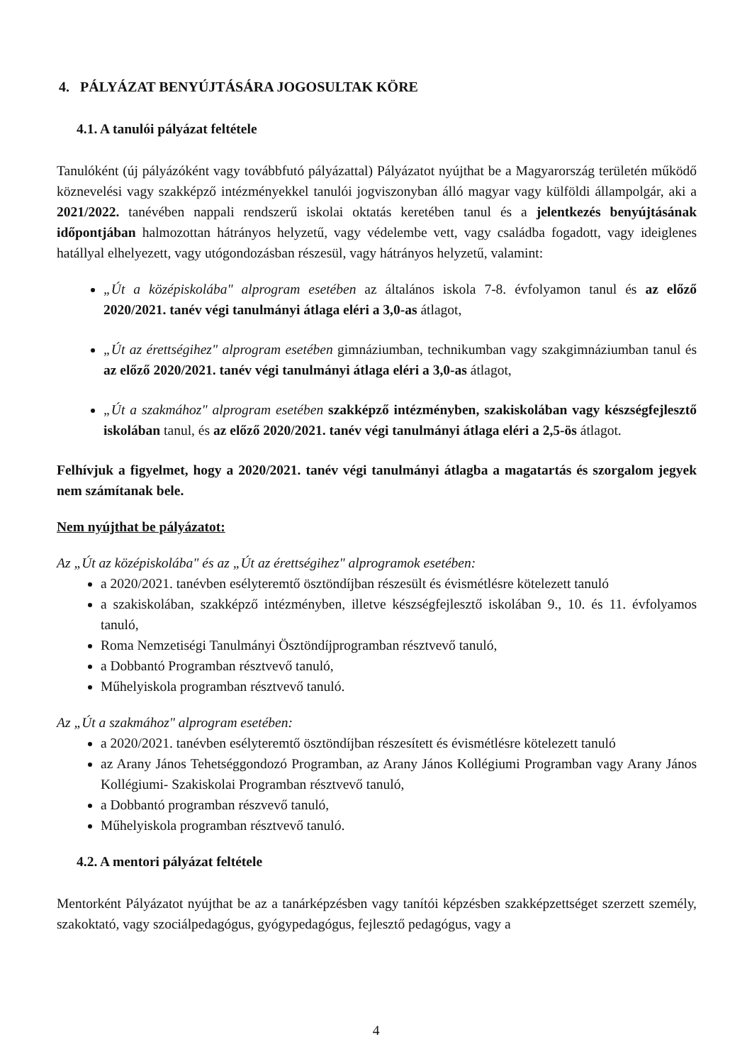4. PÁLYÁZAT BENYÚJTÁSÁRA JOGOSULTAK KÖRE
4.1. A tanulói pályázat feltétele
Tanulóként (új pályázóként vagy továbbfutó pályázattal) Pályázatot nyújthat be a Magyarország területén működő köznevelési vagy szakképző intézményekkel tanulói jogviszonyban álló magyar vagy külföldi állampolgár, aki a 2021/2022. tanévében nappali rendszerű iskolai oktatás keretében tanul és a jelentkezés benyújtásának időpontjában halmozottan hátrányos helyzetű, vagy védelembe vett, vagy családba fogadott, vagy ideiglenes hatállyal elhelyezett, vagy utógondozásban részesül, vagy hátrányos helyzetű, valamint:
„Út a középiskolába" alprogram esetében az általános iskola 7-8. évfolyamon tanul és az előző 2020/2021. tanév végi tanulmányi átlaga eléri a 3,0-as átlagot,
„Út az érettségihez" alprogram esetében gimnáziumban, technikumban vagy szakgimnáziumban tanul és az előző 2020/2021. tanév végi tanulmányi átlaga eléri a 3,0-as átlagot,
„Út a szakmához" alprogram esetében szakképző intézményben, szakiskolában vagy készségfejlesztő iskolában tanul, és az előző 2020/2021. tanév végi tanulmányi átlaga eléri a 2,5-ös átlagot.
Felhívjuk a figyelmet, hogy a 2020/2021. tanév végi tanulmányi átlagba a magatartás és szorgalom jegyek nem számítanak bele.
Nem nyújthat be pályázatot:
Az „Út az középiskolába" és az „Út az érettségihez" alprogramok esetében:
a 2020/2021. tanévben esélyteremtő ösztöndíjban részesült és évismétlésre kötelezett tanuló
a szakiskolában, szakképző intézményben, illetve készségfejlesztő iskolában 9., 10. és 11. évfolyamos tanuló,
Roma Nemzetiségi Tanulmányi Ösztöndíjprogramban résztvevő tanuló,
a Dobbantó Programban résztvevő tanuló,
Műhelyiskola programban résztvevő tanuló.
Az „Út a szakmához" alprogram esetében:
a 2020/2021. tanévben esélyteremtő ösztöndíjban részesített és évismétlésre kötelezett tanuló
az Arany János Tehetséggondozó Programban, az Arany János Kollégiumi Programban vagy Arany János Kollégiumi- Szakiskolai Programban résztvevő tanuló,
a Dobbantó programban részvevő tanuló,
Műhelyiskola programban résztvevő tanuló.
4.2. A mentori pályázat feltétele
Mentorként Pályázatot nyújthat be az a tanárképzésben vagy tanítói képzésben szakképzettséget szerzett személy, szakoktató, vagy szociálpedagógus, gyógypedagógus, fejlesztő pedagógus, vagy a
4